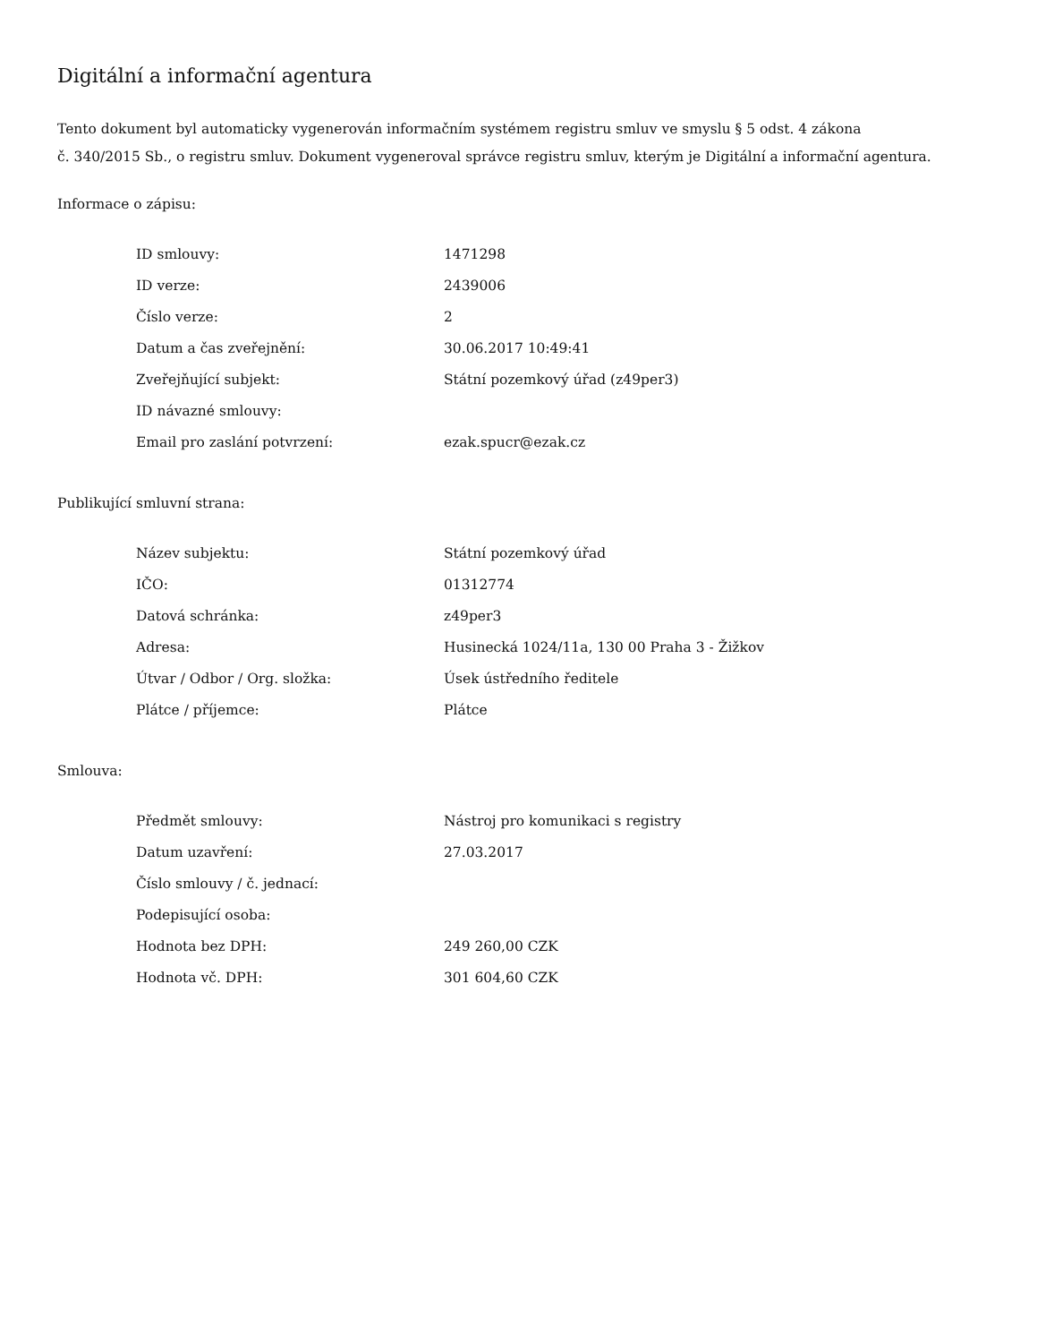Digitální a informační agentura
Tento dokument byl automaticky vygenerován informačním systémem registru smluv ve smyslu § 5 odst. 4 zákona
č. 340/2015 Sb., o registru smluv. Dokument vygeneroval správce registru smluv, kterým je Digitální a informační agentura.
Informace o zápisu:
| ID smlouvy: | 1471298 |
| ID verze: | 2439006 |
| Číslo verze: | 2 |
| Datum a čas zveřejnění: | 30.06.2017 10:49:41 |
| Zveřejňující subjekt: | Státní pozemkový úřad (z49per3) |
| ID návazné smlouvy: | |
| Email pro zaslání potvrzení: | ezak.spucr@ezak.cz |
Publikující smluvní strana:
| Název subjektu: | Státní pozemkový úřad |
| IČO: | 01312774 |
| Datová schránka: | z49per3 |
| Adresa: | Husinecká 1024/11a, 130 00 Praha 3 - Žižkov |
| Útvar / Odbor / Org. složka: | Úsek ústředního ředitele |
| Plátce / příjemce: | Plátce |
Smlouva:
| Předmět smlouvy: | Nástroj pro komunikaci s registry |
| Datum uzavření: | 27.03.2017 |
| Číslo smlouvy / č. jednací: | |
| Podepisující osoba: | |
| Hodnota bez DPH: | 249 260,00 CZK |
| Hodnota vč. DPH: | 301 604,60 CZK |